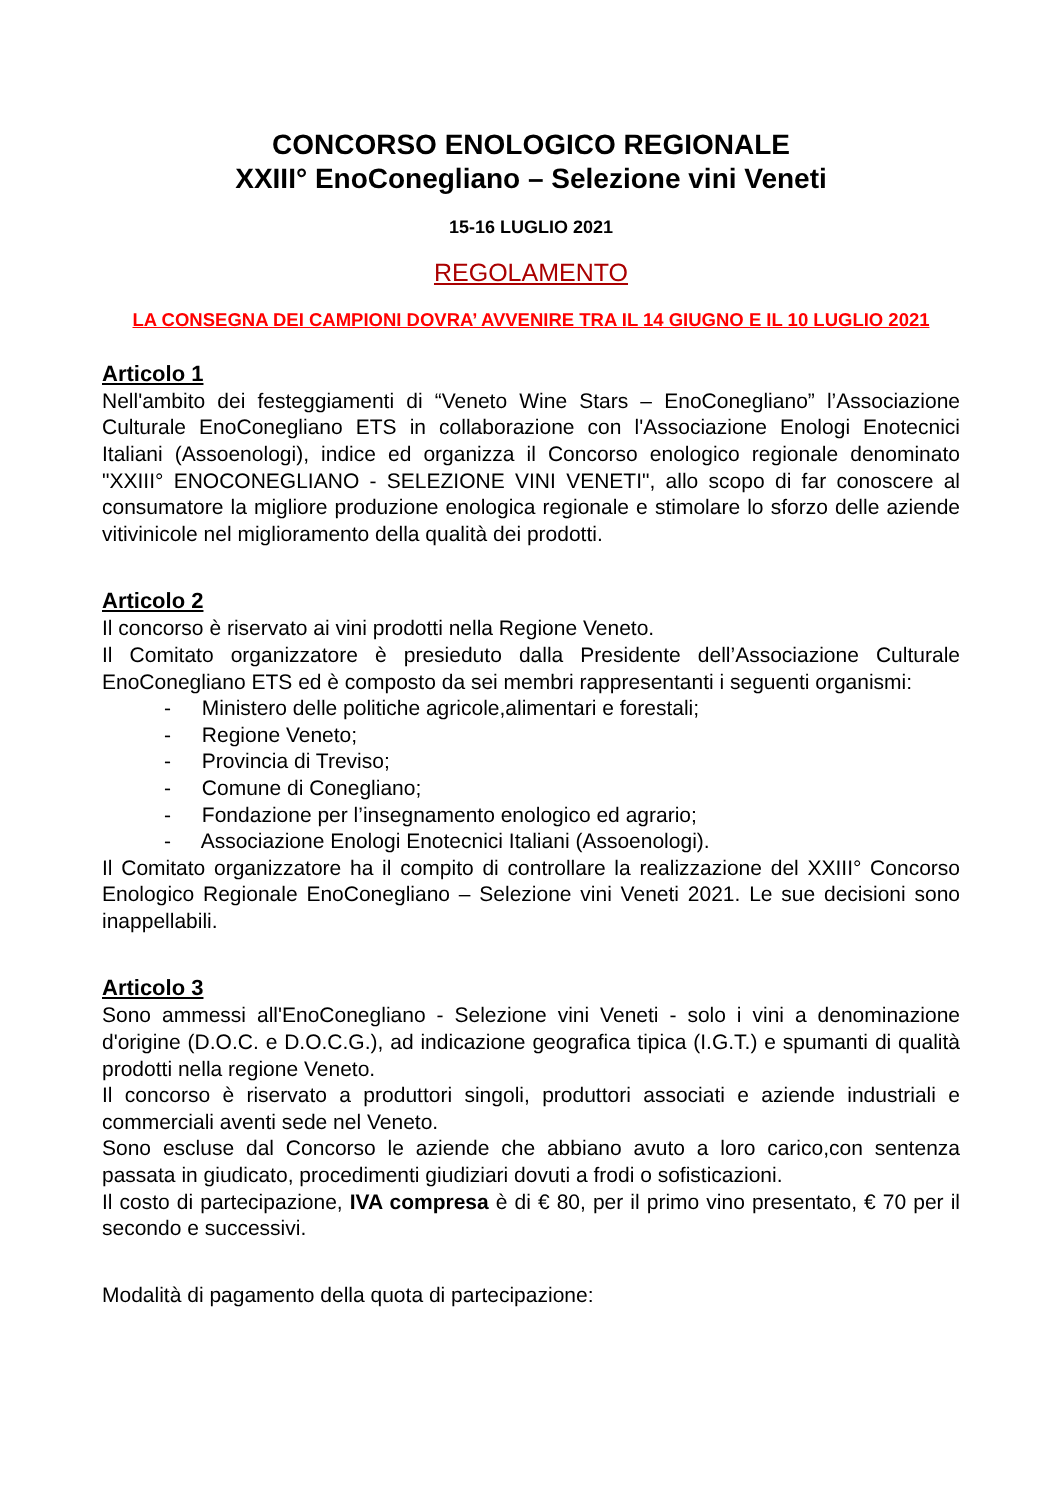CONCORSO ENOLOGICO REGIONALE
XXIII° EnoConegliano – Selezione vini Veneti
15-16 LUGLIO 2021
REGOLAMENTO
LA CONSEGNA DEI CAMPIONI DOVRA’ AVVENIRE TRA IL 14 GIUGNO E IL 10 LUGLIO 2021
Articolo 1
Nell'ambito dei festeggiamenti di “Veneto Wine Stars – EnoConegliano” l’Associazione Culturale EnoConegliano ETS in collaborazione con l'Associazione Enologi Enotecnici Italiani (Assoenologi), indice ed organizza il Concorso enologico regionale denominato "XXIII° ENOCONEGLIANO - SELEZIONE VINI VENETI", allo scopo di far conoscere al consumatore la migliore produzione enologica regionale e stimolare lo sforzo delle aziende vitivinicole nel miglioramento della qualità dei prodotti.
Articolo 2
Il concorso è riservato ai vini prodotti nella Regione Veneto.
Il Comitato organizzatore è presieduto dalla Presidente dell’Associazione Culturale EnoConegliano ETS ed è composto da sei membri rappresentanti i seguenti organismi:
- Ministero delle politiche agricole,alimentari e forestali;
- Regione Veneto;
- Provincia di Treviso;
- Comune di Conegliano;
- Fondazione per l’insegnamento enologico ed agrario;
- Associazione Enologi Enotecnici Italiani (Assoenologi).
Il Comitato organizzatore ha il compito di controllare la realizzazione del XXIII° Concorso Enologico Regionale EnoConegliano – Selezione vini Veneti 2021. Le sue decisioni sono inappellabili.
Articolo 3
Sono ammessi all'EnoConegliano - Selezione vini Veneti - solo i vini a denominazione d'origine (D.O.C. e D.O.C.G.), ad indicazione geografica tipica (I.G.T.) e spumanti di qualità prodotti nella regione Veneto.
Il concorso è riservato a produttori singoli, produttori associati e aziende industriali e commerciali aventi sede nel Veneto.
Sono escluse dal Concorso le aziende che abbiano avuto a loro carico,con sentenza passata in giudicato, procedimenti giudiziari dovuti a frodi o sofisticazioni.
Il costo di partecipazione, IVA compresa è di € 80, per il primo vino presentato, € 70 per il secondo e successivi.
Modalità di pagamento della quota di partecipazione: